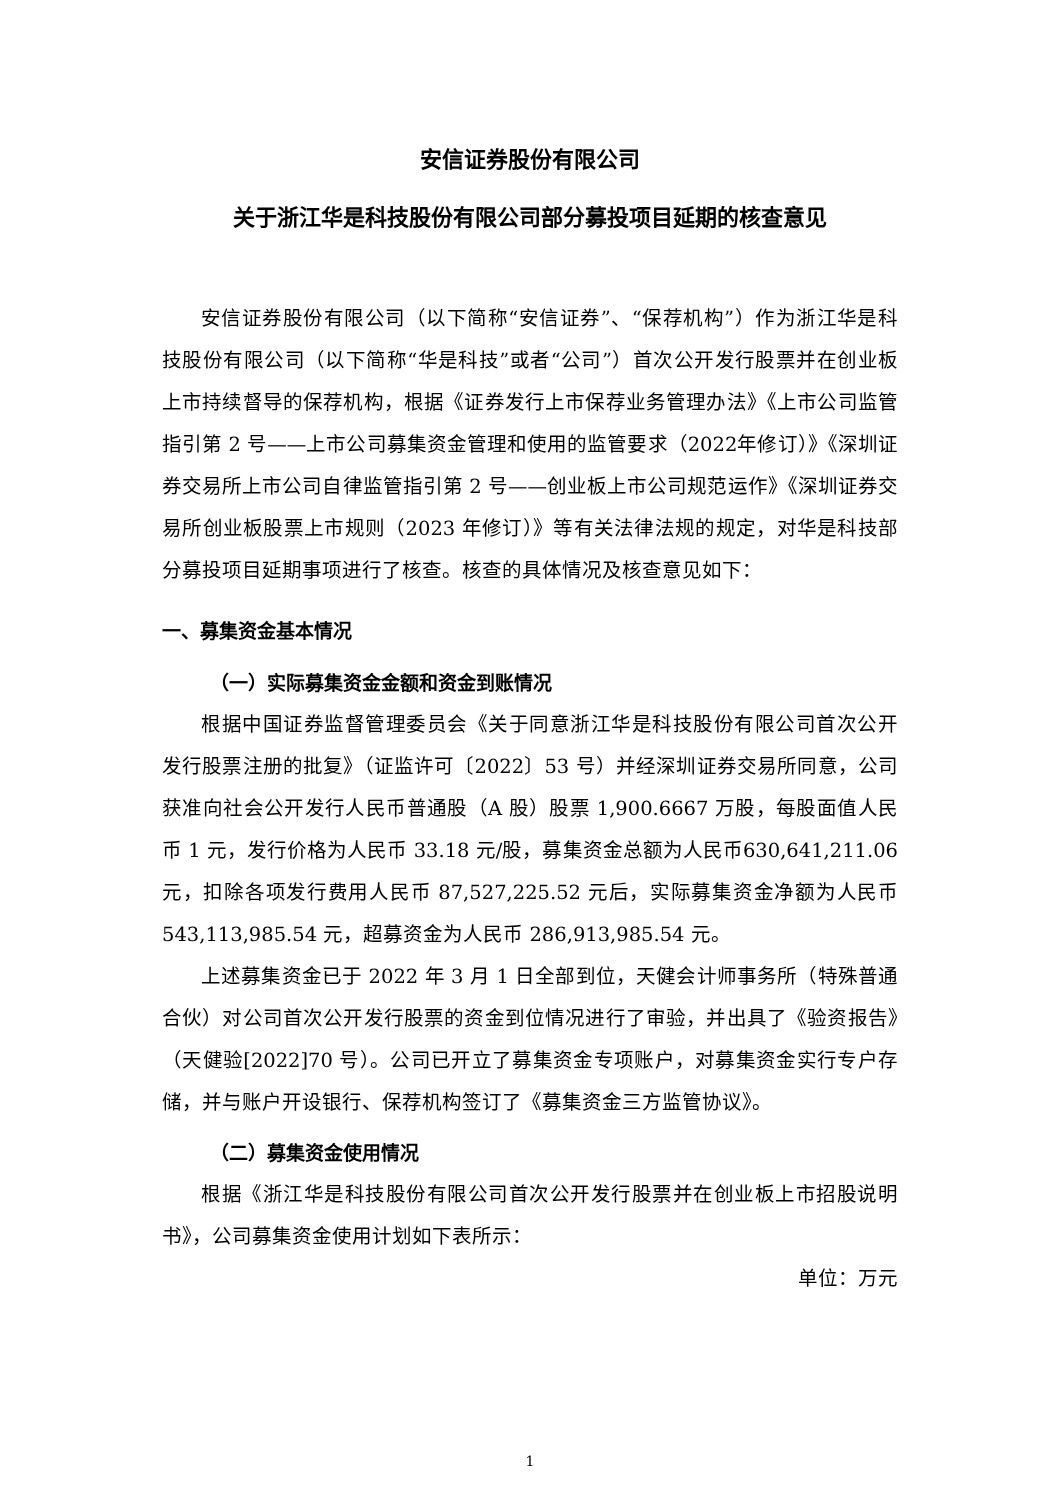安信证券股份有限公司
关于浙江华是科技股份有限公司部分募投项目延期的核查意见
安信证券股份有限公司（以下简称“安信证券”、“保荐机构”）作为浙江华是科技股份有限公司（以下简称“华是科技”或者“公司”）首次公开发行股票并在创业板上市持续督导的保荐机构，根据《证券发行上市保荐业务管理办法》《上市公司监管指引第 2 号——上市公司募集资金管理和使用的监管要求（2022年修订）》《深圳证券交易所上市公司自律监管指引第 2 号——创业板上市公司规范运作》《深圳证券交易所创业板股票上市规则（2023 年修订）》等有关法律法规的规定，对华是科技部分募投项目延期事项进行了核查。核查的具体情况及核查意见如下：
一、募集资金基本情况
（一）实际募集资金金额和资金到账情况
根据中国证券监督管理委员会《关于同意浙江华是科技股份有限公司首次公开发行股票注册的批复》（证监许可〔2022〕53 号）并经深圳证券交易所同意，公司获准向社会公开发行人民币普通股（A 股）股票 1,900.6667 万股，每股面值人民币 1 元，发行价格为人民币 33.18 元/股，募集资金总额为人民币630,641,211.06 元，扣除各项发行费用人民币 87,527,225.52 元后，实际募集资金净额为人民币 543,113,985.54 元，超募资金为人民币 286,913,985.54 元。
上述募集资金已于 2022 年 3 月 1 日全部到位，天健会计师事务所（特殊普通合伙）对公司首次公开发行股票的资金到位情况进行了审验，并出具了《验资报告》（天健验[2022]70 号）。公司已开立了募集资金专项账户，对募集资金实行专户存储，并与账户开设银行、保荐机构签订了《募集资金三方监管协议》。
（二）募集资金使用情况
根据《浙江华是科技股份有限公司首次公开发行股票并在创业板上市招股说明书》，公司募集资金使用计划如下表所示：
单位：万元
1